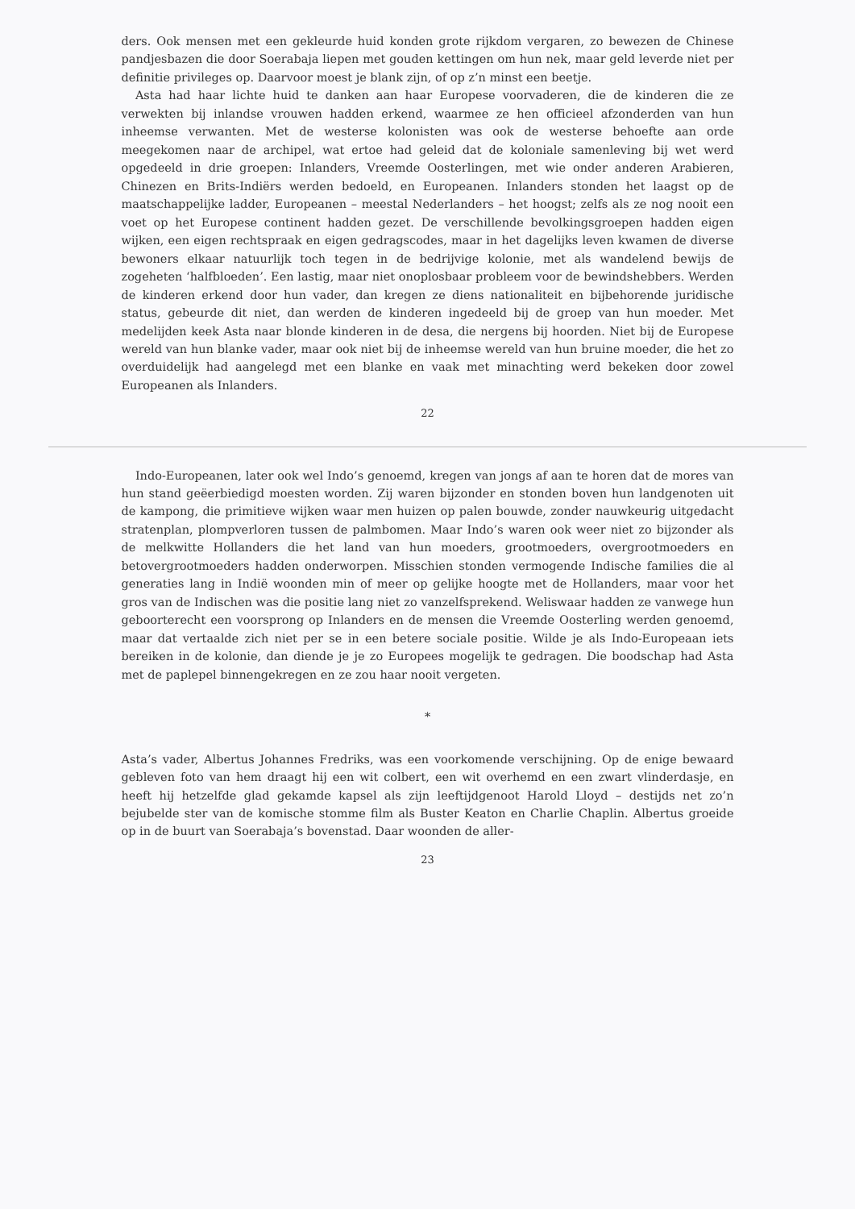ders. Ook mensen met een gekleurde huid konden grote rijkdom vergaren, zo bewezen de Chinese pandjesbazen die door Soerabaja liepen met gouden kettingen om hun nek, maar geld leverde niet per definitie privileges op. Daarvoor moest je blank zijn, of op z’n minst een beetje.
Asta had haar lichte huid te danken aan haar Europese voorvaderen, die de kinderen die ze verwekten bij inlandse vrouwen hadden erkend, waarmee ze hen officieel afzonderden van hun inheemse verwanten. Met de westerse kolonisten was ook de westerse behoefte aan orde meegekomen naar de archipel, wat ertoe had geleid dat de koloniale samenleving bij wet werd opgedeeld in drie groepen: Inlanders, Vreemde Oosterlingen, met wie onder anderen Arabieren, Chinezen en Brits-Indiërs werden bedoeld, en Europeanen. Inlanders stonden het laagst op de maatschappelijke ladder, Europeanen – meestal Nederlanders – het hoogst; zelfs als ze nog nooit een voet op het Europese continent hadden gezet. De verschillende bevolkingsgroepen hadden eigen wijken, een eigen rechtspraak en eigen gedragscodes, maar in het dagelijks leven kwamen de diverse bewoners elkaar natuurlijk toch tegen in de bedrijvige kolonie, met als wandelend bewijs de zogeheten ‘halfbloeden’. Een lastig, maar niet onoplosbaar probleem voor de bewindshebbers. Werden de kinderen erkend door hun vader, dan kregen ze diens nationaliteit en bijbehorende juridische status, gebeurde dit niet, dan werden de kinderen ingedeeld bij de groep van hun moeder. Met medelijden keek Asta naar blonde kinderen in de desa, die nergens bij hoorden. Niet bij de Europese wereld van hun blanke vader, maar ook niet bij de inheemse wereld van hun bruine moeder, die het zo overduidelijk had aangelegd met een blanke en vaak met minachting werd bekeken door zowel Europeanen als Inlanders.
22
Indo-Europeanen, later ook wel Indo’s genoemd, kregen van jongs af aan te horen dat de mores van hun stand geëerbiedigd moesten worden. Zij waren bijzonder en stonden boven hun landgenoten uit de kampong, die primitieve wijken waar men huizen op palen bouwde, zonder nauwkeurig uitgedacht stratenplan, plompverloren tussen de palmbomen. Maar Indo’s waren ook weer niet zo bijzonder als de melkwitte Hollanders die het land van hun moeders, grootmoeders, overgrootmoeders en betovergrootmoeders hadden onderworpen. Misschien stonden vermogende Indische families die al generaties lang in Indië woonden min of meer op gelijke hoogte met de Hollanders, maar voor het gros van de Indischen was die positie lang niet zo vanzelfsprekend. Weliswaar hadden ze vanwege hun geboorterecht een voorsprong op Inlanders en de mensen die Vreemde Oosterling werden genoemd, maar dat vertaalde zich niet per se in een betere sociale positie. Wilde je als Indo-Europeaan iets bereiken in de kolonie, dan diende je je zo Europees mogelijk te gedragen. Die boodschap had Asta met de paplepel binnengekregen en ze zou haar nooit vergeten.
*
Asta’s vader, Albertus Johannes Fredriks, was een voorkomende verschijning. Op de enige bewaard gebleven foto van hem draagt hij een wit colbert, een wit overhemd en een zwart vlinderdasje, en heeft hij hetzelfde glad gekamde kapsel als zijn leeftijdgenoot Harold Lloyd – destijds net zo’n bejubelde ster van de komische stomme film als Buster Keaton en Charlie Chaplin. Albertus groeide op in de buurt van Soerabaja’s bovenstad. Daar woonden de aller-
23